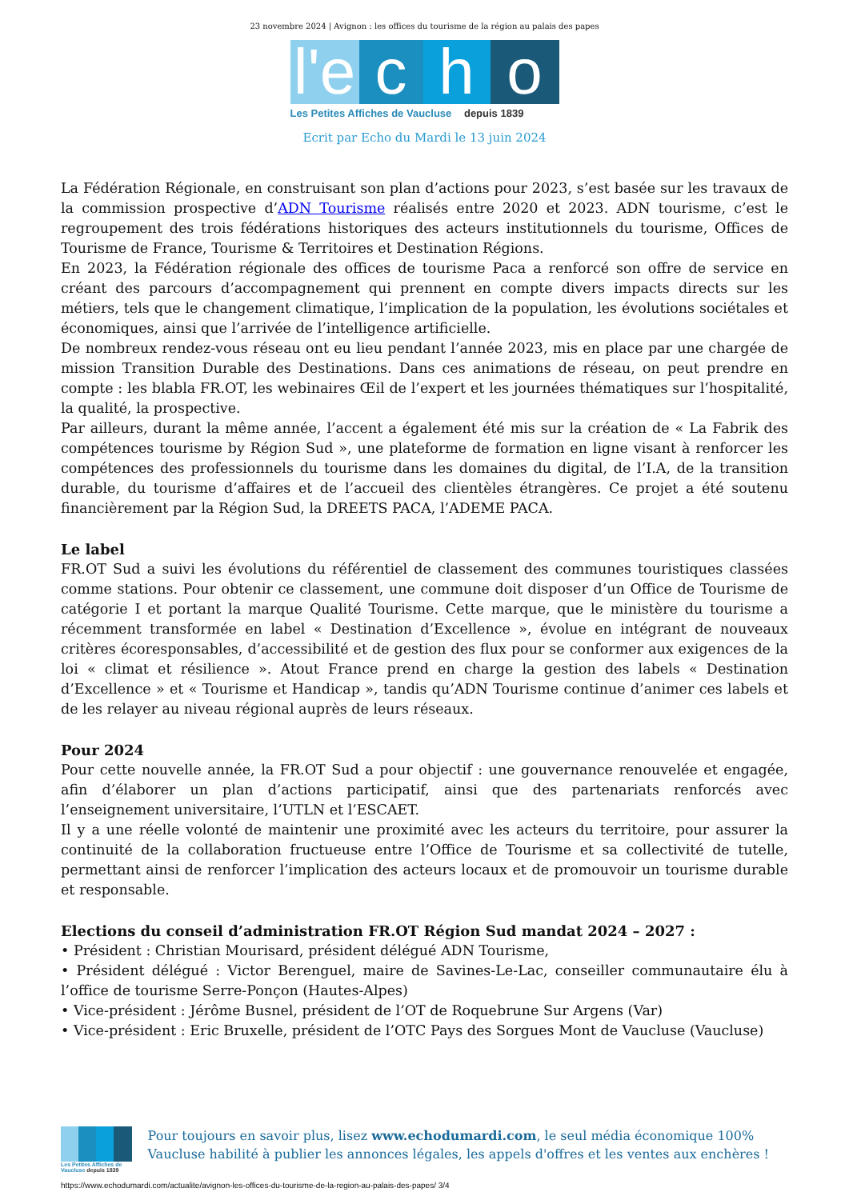23 novembre 2024 | Avignon : les offices du tourisme de la région au palais des papes
l'e
c
h
o
Les Petites Affiches de Vaucluse depuis 1839
Ecrit par Echo du Mardi le 13 juin 2024
La Fédération Régionale, en construisant son plan d’actions pour 2023, s’est basée sur les travaux de la commission prospective d’ADN Tourisme réalisés entre 2020 et 2023. ADN tourisme, c’est le regroupement des trois fédérations historiques des acteurs institutionnels du tourisme, Offices de Tourisme de France, Tourisme & Territoires et Destination Régions.
En 2023, la Fédération régionale des offices de tourisme Paca a renforcé son offre de service en créant des parcours d’accompagnement qui prennent en compte divers impacts directs sur les métiers, tels que le changement climatique, l’implication de la population, les évolutions sociétales et économiques, ainsi que l’arrivée de l’intelligence artificielle.
De nombreux rendez-vous réseau ont eu lieu pendant l’année 2023, mis en place par une chargée de mission Transition Durable des Destinations. Dans ces animations de réseau, on peut prendre en compte : les blabla FR.OT, les webinaires Œil de l’expert et les journées thématiques sur l’hospitalité, la qualité, la prospective.
Par ailleurs, durant la même année, l’accent a également été mis sur la création de « La Fabrik des compétences tourisme by Région Sud », une plateforme de formation en ligne visant à renforcer les compétences des professionnels du tourisme dans les domaines du digital, de l’I.A, de la transition durable, du tourisme d’affaires et de l’accueil des clientèles étrangères. Ce projet a été soutenu financièrement par la Région Sud, la DREETS PACA, l’ADEME PACA.
Le label
FR.OT Sud a suivi les évolutions du référentiel de classement des communes touristiques classées comme stations. Pour obtenir ce classement, une commune doit disposer d’un Office de Tourisme de catégorie I et portant la marque Qualité Tourisme. Cette marque, que le ministère du tourisme a récemment transformée en label « Destination d’Excellence », évolue en intégrant de nouveaux critères écoresponsables, d’accessibilité et de gestion des flux pour se conformer aux exigences de la loi « climat et résilience ». Atout France prend en charge la gestion des labels « Destination d’Excellence » et « Tourisme et Handicap », tandis qu’ADN Tourisme continue d’animer ces labels et de les relayer au niveau régional auprès de leurs réseaux.
Pour 2024
Pour cette nouvelle année, la FR.OT Sud a pour objectif : une gouvernance renouvelée et engagée, afin d’élaborer un plan d’actions participatif, ainsi que des partenariats renforcés avec l’enseignement universitaire, l’UTLN et l’ESCAET.
Il y a une réelle volonté de maintenir une proximité avec les acteurs du territoire, pour assurer la continuité de la collaboration fructueuse entre l’Office de Tourisme et sa collectivité de tutelle, permettant ainsi de renforcer l’implication des acteurs locaux et de promouvoir un tourisme durable et responsable.
Elections du conseil d’administration FR.OT Région Sud mandat 2024 – 2027 :
• Président : Christian Mourisard, président délégué ADN Tourisme,
• Président délégué : Victor Berenguel, maire de Savines-Le-Lac, conseiller communautaire élu à l’office de tourisme Serre-Ponçon (Hautes-Alpes)
• Vice-président : Jérôme Busnel, président de l’OT de Roquebrune Sur Argens (Var)
• Vice-président : Eric Bruxelle, président de l’OTC Pays des Sorgues Mont de Vaucluse (Vaucluse)
Les Petites Affiches de Vaucluse depuis 1839
Pour toujours en savoir plus, lisez www.echodumardi.com, le seul média économique 100% Vaucluse habilité à publier les annonces légales, les appels d'offres et les ventes aux enchères !
https://www.echodumardi.com/actualite/avignon-les-offices-du-tourisme-de-la-region-au-palais-des-papes/ 3/4